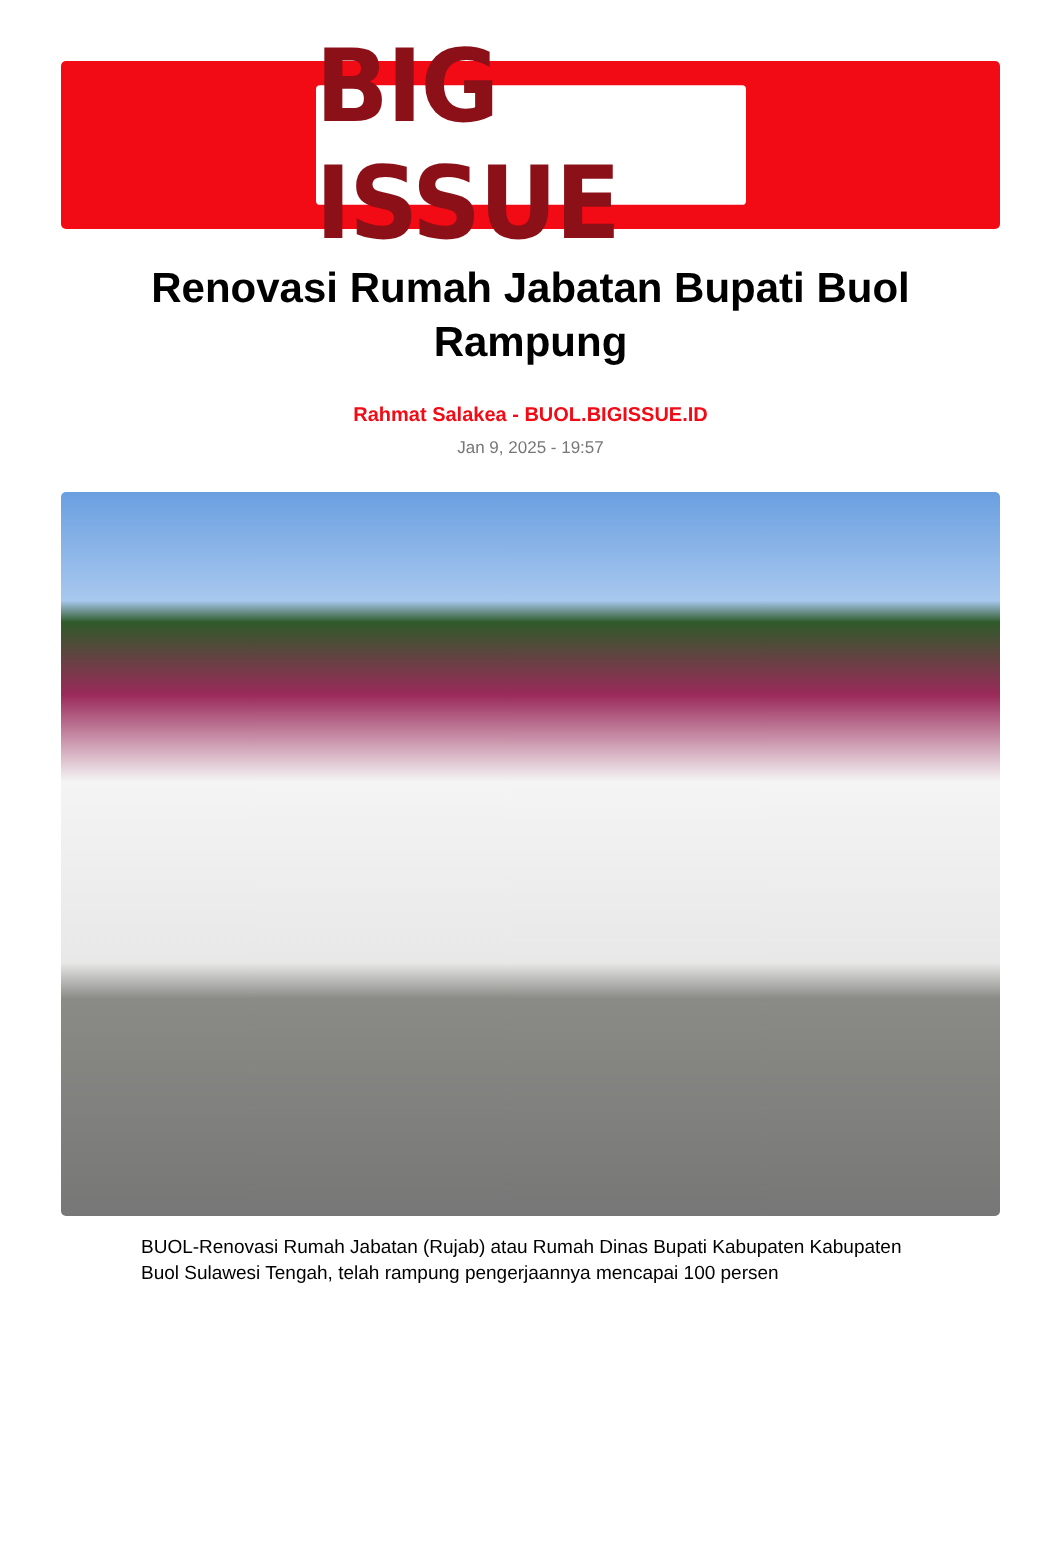BIG ISSUE
Renovasi Rumah Jabatan Bupati Buol Rampung
Rahmat Salakea - BUOL.BIGISSUE.ID
Jan 9, 2025 - 19:57
BUOL-Renovasi Rumah Jabatan (Rujab) atau Rumah Dinas Bupati Kabupaten Kabupaten Buol Sulawesi Tengah, telah rampung pengerjaannya mencapai 100 persen